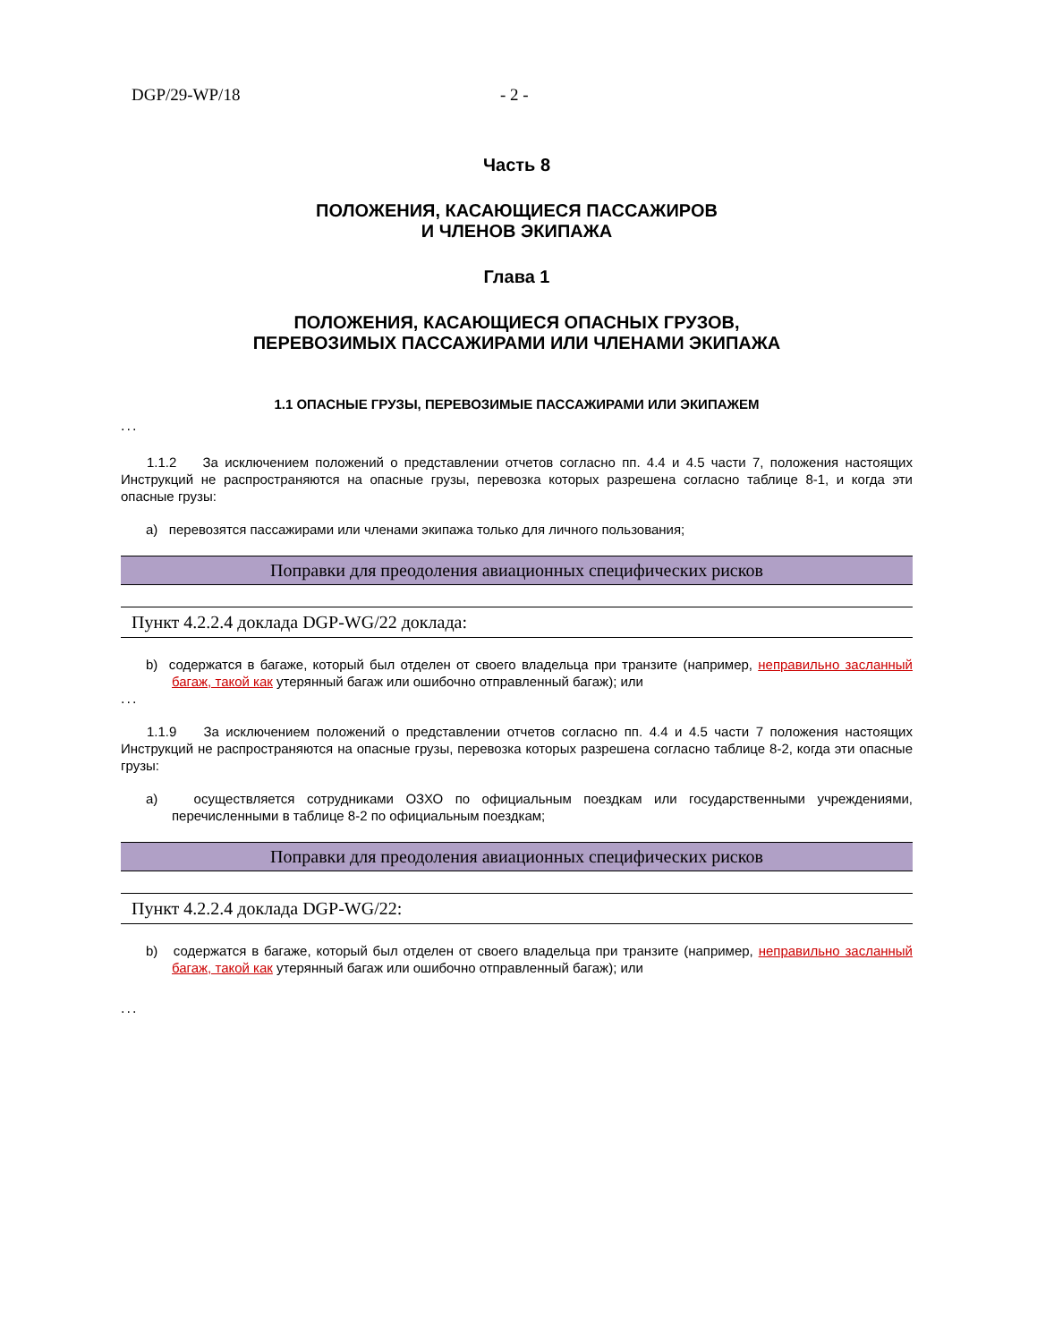DGP/29-WP/18 - 2 -
Часть 8
ПОЛОЖЕНИЯ, КАСАЮЩИЕСЯ ПАССАЖИРОВ
И ЧЛЕНОВ ЭКИПАЖА
Глава 1
ПОЛОЖЕНИЯ, КАСАЮЩИЕСЯ ОПАСНЫХ ГРУЗОВ,
ПЕРЕВОЗИМЫХ ПАССАЖИРАМИ ИЛИ ЧЛЕНАМИ ЭКИПАЖА
1.1 ОПАСНЫЕ ГРУЗЫ, ПЕРЕВОЗИМЫЕ ПАССАЖИРАМИ ИЛИ ЭКИПАЖЕМ
...
1.1.2 За исключением положений о представлении отчетов согласно пп. 4.4 и 4.5 части 7, положения настоящих Инструкций не распространяются на опасные грузы, перевозка которых разрешена согласно таблице 8-1, и когда эти опасные грузы:
a) перевозятся пассажирами или членами экипажа только для личного пользования;
Поправки для преодоления авиационных специфических рисков
Пункт 4.2.2.4 доклада DGP-WG/22 доклада:
b) содержатся в багаже, который был отделен от своего владельца при транзите (например, неправильно засланный багаж, такой как утерянный багаж или ошибочно отправленный багаж); или
...
1.1.9 За исключением положений о представлении отчетов согласно пп. 4.4 и 4.5 части 7 положения настоящих Инструкций не распространяются на опасные грузы, перевозка которых разрешена согласно таблице 8-2, когда эти опасные грузы:
a) осуществляется сотрудниками ОЗХО по официальным поездкам или государственными учреждениями, перечисленными в таблице 8-2 по официальным поездкам;
Поправки для преодоления авиационных специфических рисков
Пункт 4.2.2.4 доклада DGP-WG/22:
b) содержатся в багаже, который был отделен от своего владельца при транзите (например, неправильно засланный багаж, такой как утерянный багаж или ошибочно отправленный багаж); или
...